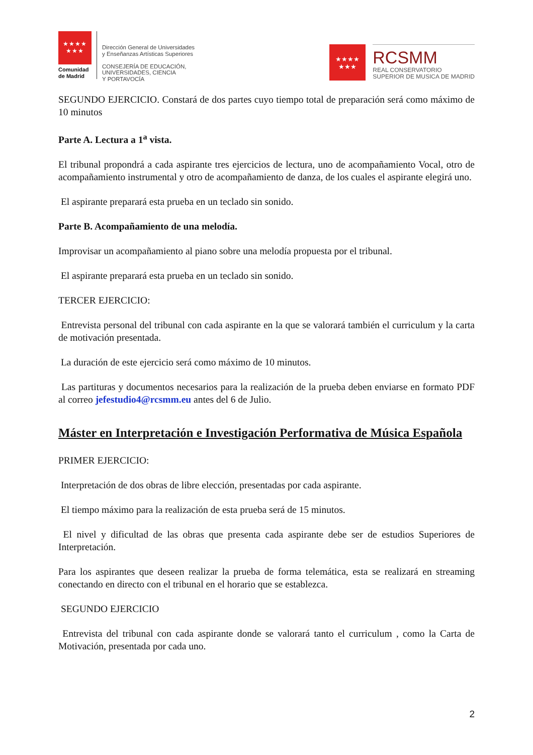★★★★
★★★
Comunidad
de Madrid
Dirección General de Universidades
y Enseñanzas Artísticas Superiores
CONSEJERÍA DE EDUCACIÓN,
UNIVERSIDADES, CIENCIA
Y PORTAVOCÍA
★★★★
★★★
RCSMM
REAL CONSERVATORIO
SUPERIOR DE MUSICA DE MADRID
SEGUNDO EJERCICIO. Constará de dos partes cuyo tiempo total de preparación será como máximo de 10 minutos
Parte A. Lectura a 1<sup>a</sup> vista.
El tribunal propondrá a cada aspirante tres ejercicios de lectura, uno de acompañamiento Vocal, otro de acompañamiento instrumental y otro de acompañamiento de danza, de los cuales el aspirante elegirá uno.
El aspirante preparará esta prueba en un teclado sin sonido.
Parte B. Acompañamiento de una melodía.
Improvisar un acompañamiento al piano sobre una melodía propuesta por el tribunal.
El aspirante preparará esta prueba en un teclado sin sonido.
TERCER EJERCICIO:
Entrevista personal del tribunal con cada aspirante en la que se valorará también el curriculum y la carta de motivación presentada.
La duración de este ejercicio será como máximo de 10 minutos.
Las partituras y documentos necesarios para la realización de la prueba deben enviarse en formato PDF al correo jefestudio4@rcsmm.eu antes del 6 de Julio.
Máster en Interpretación e Investigación Performativa de Música Española
PRIMER EJERCICIO:
Interpretación de dos obras de libre elección, presentadas por cada aspirante.
El tiempo máximo para la realización de esta prueba será de 15 minutos.
El nivel y dificultad de las obras que presenta cada aspirante debe ser de estudios Superiores de Interpretación.
Para los aspirantes que deseen realizar la prueba de forma telemática, esta se realizará en streaming conectando en directo con el tribunal en el horario que se establezca.
SEGUNDO EJERCICIO
Entrevista del tribunal con cada aspirante donde se valorará tanto el curriculum , como la Carta de Motivación, presentada por cada uno.
2